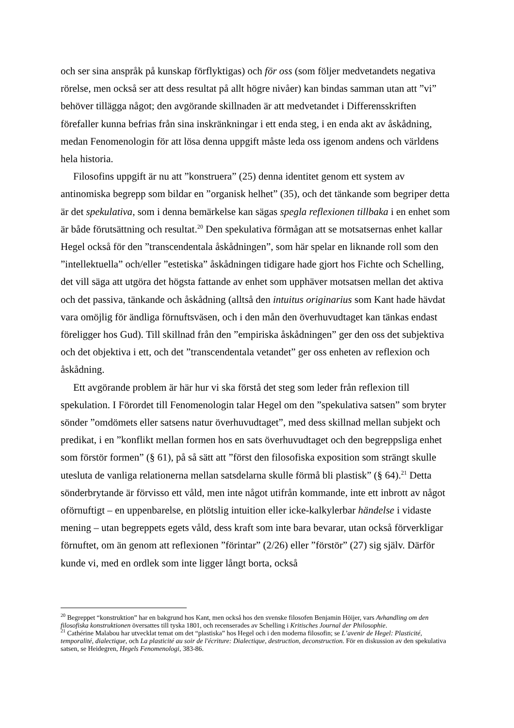och ser sina anspråk på kunskap förflyktigas) och för oss (som följer medvetandets negativa rörelse, men också ser att dess resultat på allt högre nivåer) kan bindas samman utan att ”vi” behöver tillägga något; den avgörande skillnaden är att medvetandet i Differensskriften förefaller kunna befrias från sina inskränkningar i ett enda steg, i en enda akt av åskådning, medan Fenomenologin för att lösa denna uppgift måste leda oss igenom andens och världens hela historia.
Filosofins uppgift är nu att ”konstruera” (25) denna identitet genom ett system av antinomiska begrepp som bildar en ”organisk helhet” (35), och det tänkande som begriper detta är det spekulativa, som i denna bemärkelse kan sägas spegla reflexionen tillbaka i en enhet som är både förutsättning och resultat.<sup>20</sup> Den spekulativa förmågan att se motsatsernas enhet kallar Hegel också för den ”transcendentala åskådningen”, som här spelar en liknande roll som den ”intellektuella” och/eller ”estetiska” åskådningen tidigare hade gjort hos Fichte och Schelling, det vill säga att utgöra det högsta fattande av enhet som upphäver motsatsen mellan det aktiva och det passiva, tänkande och åskådning (alltså den intuitus originarius som Kant hade hävdat vara omöjlig för ändliga förnuftsväsen, och i den mån den överhuvudtaget kan tänkas endast föreligger hos Gud). Till skillnad från den ”empiriska åskådningen” ger den oss det subjektiva och det objektiva i ett, och det ”transcendentala vetandet” ger oss enheten av reflexion och åskådning.
Ett avgörande problem är här hur vi ska förstå det steg som leder från reflexion till spekulation. I Förordet till Fenomenologin talar Hegel om den ”spekulativa satsen” som bryter sönder ”omdömets eller satsens natur överhuvudtaget”, med dess skillnad mellan subjekt och predikat, i en ”konflikt mellan formen hos en sats överhuvudtaget och den begreppsliga enhet som förstör formen” (§ 61), på så sätt att ”först den filosofiska exposition som strängt skulle utesluta de vanliga relationerna mellan satsdelarna skulle förmå bli plastisk” (§ 64).<sup>21</sup> Detta sönderbrytande är förvisso ett våld, men inte något utifrån kommande, inte ett inbrott av något oförnuftigt – en uppenbarelse, en plötslig intuition eller icke-kalkylerbar händelse i vidaste mening – utan begreppets egets våld, dess kraft som inte bara bevarar, utan också förverkligar förnuftet, om än genom att reflexionen ”förintar” (2/26) eller ”förstör” (27) sig själv. Därför kunde vi, med en ordlek som inte ligger långt borta, också
<sup>20</sup> Begreppet “konstruktion” har en bakgrund hos Kant, men också hos den svenske filosofen Benjamin Höijer, vars Avhandling om den filosofiska konstruktionen översattes till tyska 1801, och recenserades av Schelling i Kritisches Journal der Philosophie.
<sup>21</sup> Cathérine Malabou har utvecklat temat om det “plastiska” hos Hegel och i den moderna filosofin; se L’avenir de Hegel: Plasticité, temporalité, dialectique, och La plasticité au soir de l'écriture: Dialectique, destruction, deconstruction. För en diskussion av den spekulativa satsen, se Heidegren, Hegels Fenomenologi, 383-86.